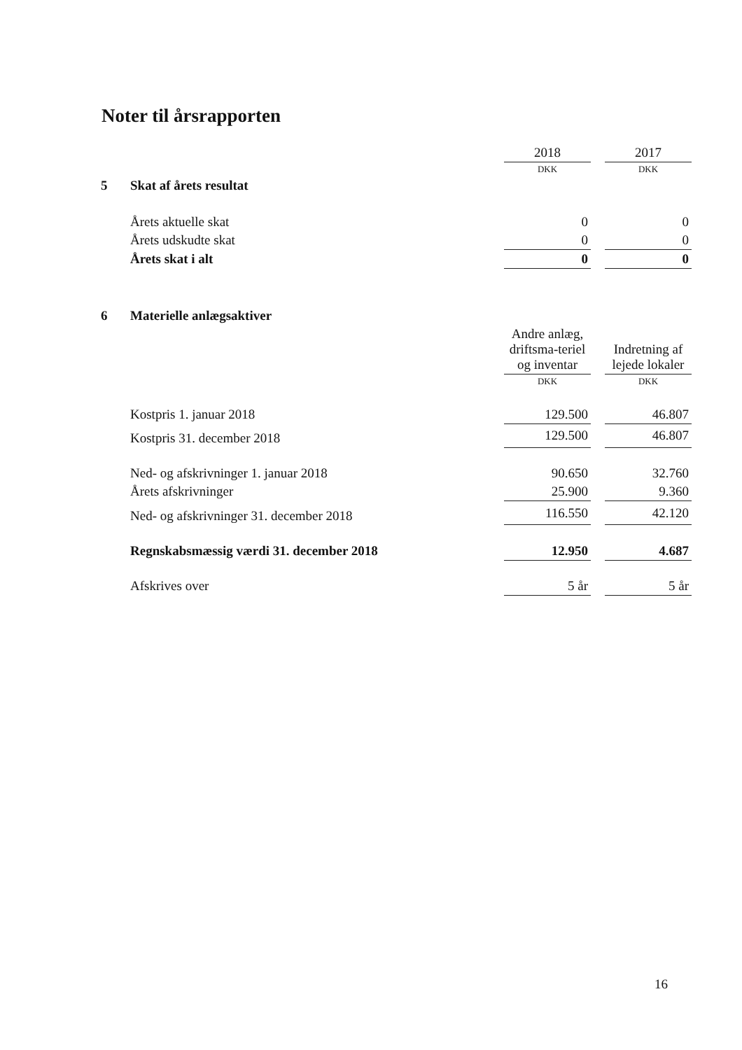Noter til årsrapporten
| | | 2018 | | 2017 |
| | | DKK | | DKK |
| 5 | Skat af årets resultat | | | |
| | Årets aktuelle skat | 0 | | 0 |
| | Årets udskudte skat | 0 | | 0 |
| | Årets skat i alt | 0 | | 0 |
| 6 | Materielle anlægsaktiver | | | |
| | | Andre anlæg, driftsma-teriel og inventar | | Indretning af lejede lokaler |
| | | DKK | | DKK |
| | Kostpris 1. januar 2018 | 129.500 | | 46.807 |
| | Kostpris 31. december 2018 | 129.500 | | 46.807 |
| | Ned- og afskrivninger 1. januar 2018 | 90.650 | | 32.760 |
| | Årets afskrivninger | 25.900 | | 9.360 |
| | Ned- og afskrivninger 31. december 2018 | 116.550 | | 42.120 |
| | Regnskabsmæssig værdi 31. december 2018 | 12.950 | | 4.687 |
| | Afskrives over | 5 år | | 5 år |
16